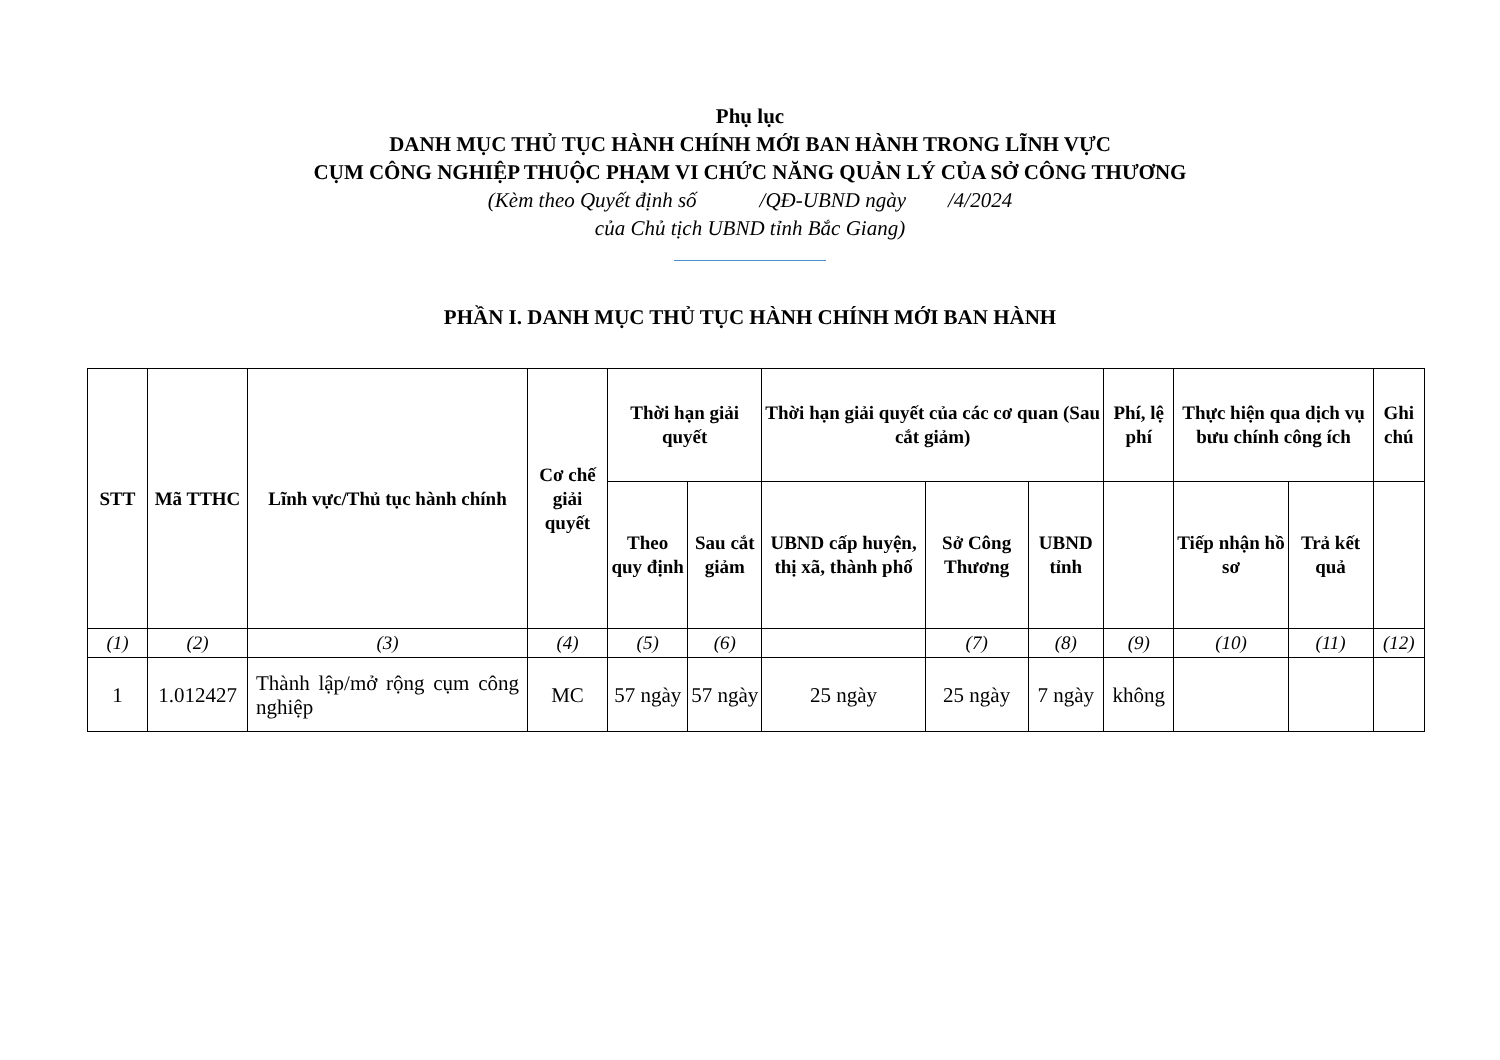Phụ lục
DANH MỤC THỦ TỤC HÀNH CHÍNH MỚI BAN HÀNH TRONG LĨNH VỰC
CỤM CÔNG NGHIỆP THUỘC PHẠM VI CHỨC NĂNG QUẢN LÝ CỦA SỞ CÔNG THƯƠNG
(Kèm theo Quyết định số /QĐ-UBND ngày /4/2024
của Chủ tịch UBND tỉnh Bắc Giang)
PHẦN I. DANH MỤC THỦ TỤC HÀNH CHÍNH MỚI BAN HÀNH
| STT | Mã TTHC | Lĩnh vực/Thủ tục hành chính | Cơ chế giải quyết | Thời hạn giải quyết | | Thời hạn giải quyết của các cơ quan (Sau cắt giảm) | | | Phí, lệ phí | Thực hiện qua dịch vụ bưu chính công ích | | Ghi chú |
| --- | --- | --- | --- | --- | --- | --- | --- | --- | --- | --- | --- | --- |
| | | | | Theo quy định | Sau cắt giảm | UBND cấp huyện, thị xã, thành phố | Sở Công Thương | UBND tỉnh | | Tiếp nhận hồ sơ | Trả kết quả | |
| (1) | (2) | (3) | (4) | (5) | (6) | | (7) | (8) | (9) | (10) | (11) | (12) |
| 1 | 1.012427 | Thành lập/mở rộng cụm công nghiệp | MC | 57 ngày | 57 ngày | 25 ngày | 25 ngày | 7 ngày | không | | | |